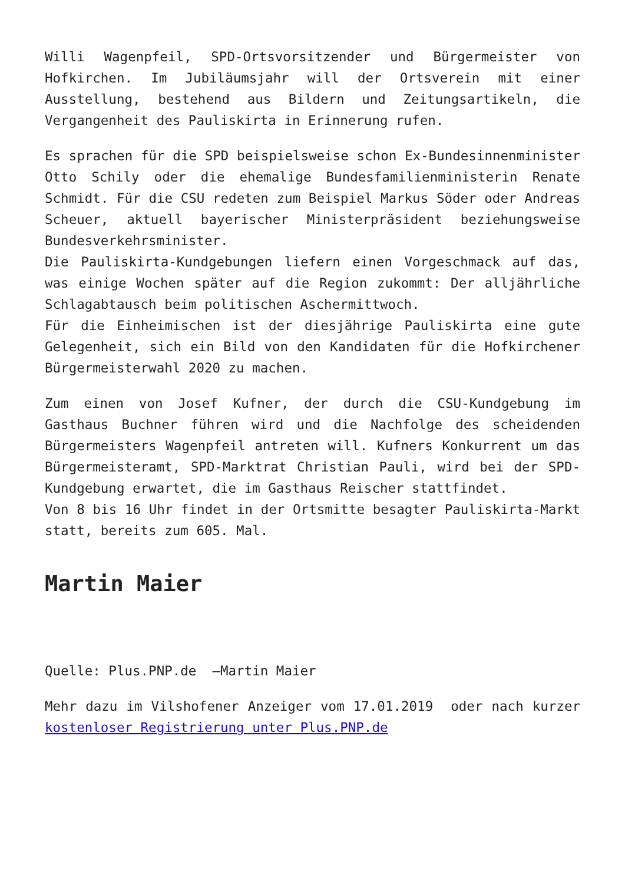Willi Wagenpfeil, SPD-Ortsvorsitzender und Bürgermeister von Hofkirchen. Im Jubiläumsjahr will der Ortsverein mit einer Ausstellung, bestehend aus Bildern und Zeitungsartikeln, die Vergangenheit des Pauliskirta in Erinnerung rufen.
Es sprachen für die SPD beispielsweise schon Ex-Bundesinnenminister Otto Schily oder die ehemalige Bundesfamilienministerin Renate Schmidt. Für die CSU redeten zum Beispiel Markus Söder oder Andreas Scheuer, aktuell bayerischer Ministerpräsident beziehungsweise Bundesverkehrsminister.
Die Pauliskirta-Kundgebungen liefern einen Vorgeschmack auf das, was einige Wochen später auf die Region zukommt: Der alljährliche Schlagabtausch beim politischen Aschermittwoch.
Für die Einheimischen ist der diesjährige Pauliskirta eine gute Gelegenheit, sich ein Bild von den Kandidaten für die Hofkirchener Bürgermeisterwahl 2020 zu machen.
Zum einen von Josef Kufner, der durch die CSU-Kundgebung im Gasthaus Buchner führen wird und die Nachfolge des scheidenden Bürgermeisters Wagenpfeil antreten will. Kufners Konkurrent um das Bürgermeisteramt, SPD-Marktrat Christian Pauli, wird bei der SPD-Kundgebung erwartet, die im Gasthaus Reischer stattfindet.
Von 8 bis 16 Uhr findet in der Ortsmitte besagter Pauliskirta-Markt statt, bereits zum 605. Mal.
Martin Maier
Quelle: Plus.PNP.de –Martin Maier
Mehr dazu im Vilshofener Anzeiger vom 17.01.2019 oder nach kurzer kostenloser Registrierung unter Plus.PNP.de